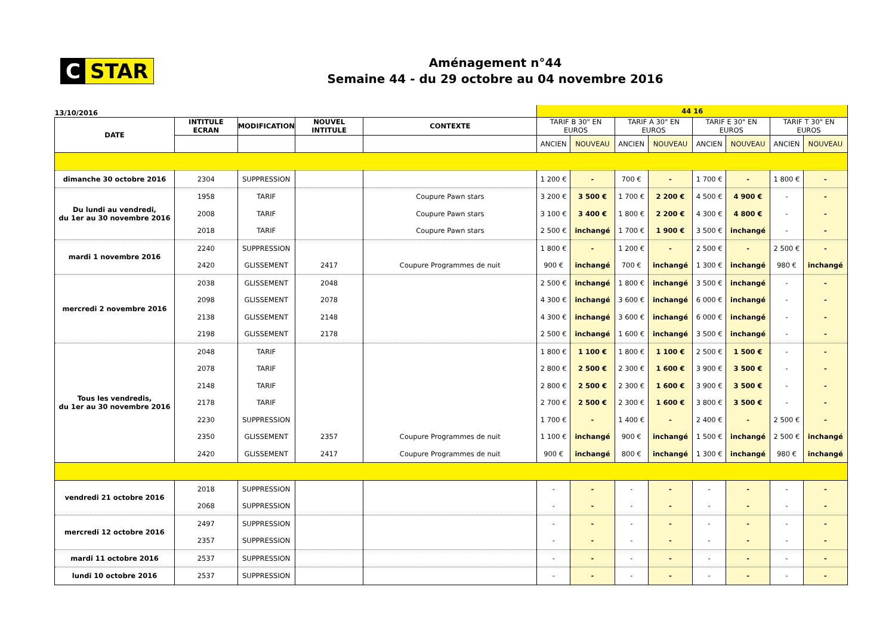C STAR
Aménagement n°44
Semaine 44 - du 29 octobre au 04 novembre 2016
| 13/10/2016 | | | | | 44 16 | | | | | | | |
| DATE | INTITULE ECRAN | MODIFICATION | NOUVEL INTITULE | CONTEXTE | TARIF B 30" EN EUROS | | TARIF A 30" EN EUROS | | TARIF E 30" EN EUROS | | TARIF T 30" EN EUROS | |
| | | | | | ANCIEN | NOUVEAU | ANCIEN | NOUVEAU | ANCIEN | NOUVEAU | ANCIEN | NOUVEAU |
| dimanche 30 octobre 2016 | 2304 | SUPPRESSION | | | 1 200 € | - | 700 € | - | 1 700 € | - | 1 800 € | - |
| Du lundi au vendredi, du 1er au 30 novembre 2016 | 1958 | TARIF | | Coupure Pawn stars | 3 200 € | 3 500 € | 1 700 € | 2 200 € | 4 500 € | 4 900 € | - | - |
| | 2008 | TARIF | | Coupure Pawn stars | 3 100 € | 3 400 € | 1 800 € | 2 200 € | 4 300 € | 4 800 € | - | - |
| | 2018 | TARIF | | Coupure Pawn stars | 2 500 € | inchangé | 1 700 € | 1 900 € | 3 500 € | inchangé | - | - |
| mardi 1 novembre 2016 | 2240 | SUPPRESSION | | | 1 800 € | - | 1 200 € | - | 2 500 € | - | 2 500 € | - |
| | 2420 | GLISSEMENT | 2417 | Coupure Programmes de nuit | 900 € | inchangé | 700 € | inchangé | 1 300 € | inchangé | 980 € | inchangé |
| mercredi 2 novembre 2016 | 2038 | GLISSEMENT | 2048 | | 2 500 € | inchangé | 1 800 € | inchangé | 3 500 € | inchangé | - | - |
| | 2098 | GLISSEMENT | 2078 | | 4 300 € | inchangé | 3 600 € | inchangé | 6 000 € | inchangé | - | - |
| | 2138 | GLISSEMENT | 2148 | | 4 300 € | inchangé | 3 600 € | inchangé | 6 000 € | inchangé | - | - |
| | 2198 | GLISSEMENT | 2178 | | 2 500 € | inchangé | 1 600 € | inchangé | 3 500 € | inchangé | - | - |
| Tous les vendredis, du 1er au 30 novembre 2016 | 2048 | TARIF | | | 1 800 € | 1 100 € | 1 800 € | 1 100 € | 2 500 € | 1 500 € | - | - |
| | 2078 | TARIF | | | 2 800 € | 2 500 € | 2 300 € | 1 600 € | 3 900 € | 3 500 € | - | - |
| | 2148 | TARIF | | | 2 800 € | 2 500 € | 2 300 € | 1 600 € | 3 900 € | 3 500 € | - | - |
| | 2178 | TARIF | | | 2 700 € | 2 500 € | 2 300 € | 1 600 € | 3 800 € | 3 500 € | - | - |
| | 2230 | SUPPRESSION | | | 1 700 € | - | 1 400 € | - | 2 400 € | - | 2 500 € | - |
| | 2350 | GLISSEMENT | 2357 | Coupure Programmes de nuit | 1 100 € | inchangé | 900 € | inchangé | 1 500 € | inchangé | 2 500 € | inchangé |
| | 2420 | GLISSEMENT | 2417 | Coupure Programmes de nuit | 900 € | inchangé | 800 € | inchangé | 1 300 € | inchangé | 980 € | inchangé |
| vendredi 21 octobre 2016 | 2018 | SUPPRESSION | | | - | - | - | - | - | - | - | - |
| | 2068 | SUPPRESSION | | | - | - | - | - | - | - | - | - |
| mercredi 12 octobre 2016 | 2497 | SUPPRESSION | | | - | - | - | - | - | - | - | - |
| | 2357 | SUPPRESSION | | | - | - | - | - | - | - | - | - |
| mardi 11 octobre 2016 | 2537 | SUPPRESSION | | | - | - | - | - | - | - | - | - |
| lundi 10 octobre 2016 | 2537 | SUPPRESSION | | | - | - | - | - | - | - | - | - |